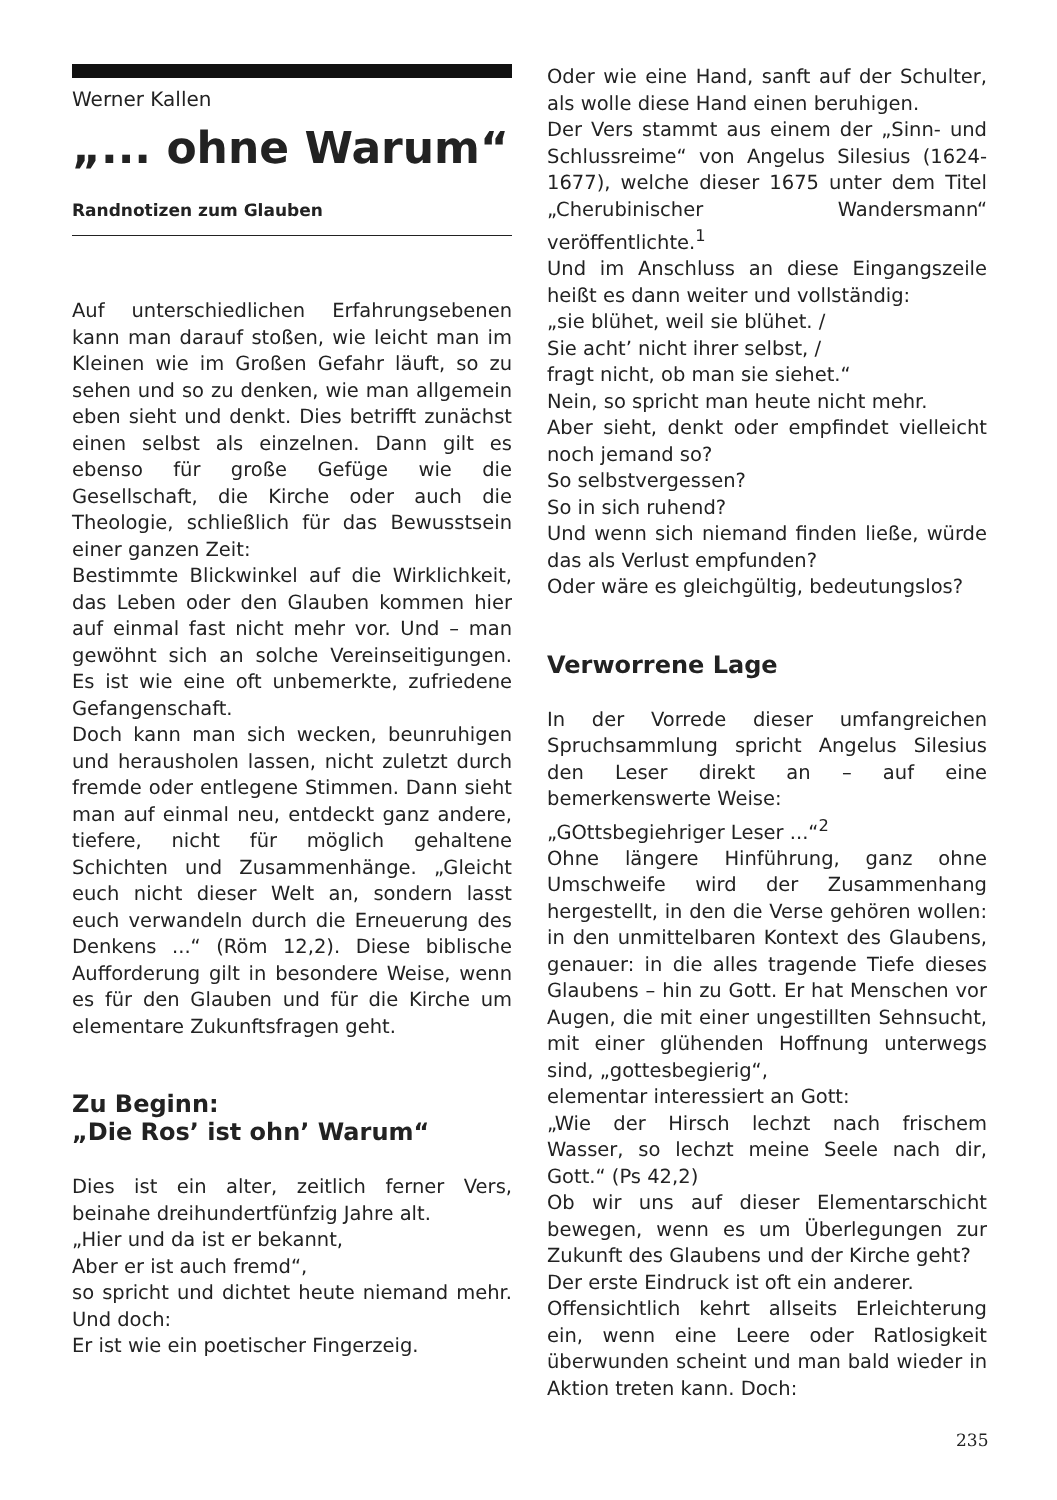Werner Kallen
„... ohne Warum“
Randnotizen zum Glauben
Auf unterschiedlichen Erfahrungsebenen kann man darauf stoßen, wie leicht man im Kleinen wie im Großen Gefahr läuft, so zu sehen und so zu denken, wie man allgemein eben sieht und denkt. Dies betrifft zunächst einen selbst als einzelnen. Dann gilt es ebenso für große Gefüge wie die Gesellschaft, die Kirche oder auch die Theologie, schließlich für das Bewusstsein einer ganzen Zeit:
Bestimmte Blickwinkel auf die Wirklichkeit, das Leben oder den Glauben kommen hier auf einmal fast nicht mehr vor. Und – man gewöhnt sich an solche Vereinseitigungen. Es ist wie eine oft unbemerkte, zufriedene Gefangenschaft.
Doch kann man sich wecken, beunruhigen und herausholen lassen, nicht zuletzt durch fremde oder entlegene Stimmen. Dann sieht man auf einmal neu, entdeckt ganz andere, tiefere, nicht für möglich gehaltene Schichten und Zusammenhänge. „Gleicht euch nicht dieser Welt an, sondern lasst euch verwandeln durch die Erneuerung des Denkens ...“ (Röm 12,2). Diese biblische Aufforderung gilt in besondere Weise, wenn es für den Glauben und für die Kirche um elementare Zukunftsfragen geht.
Zu Beginn:
„Die Ros’ ist ohn’ Warum“
Dies ist ein alter, zeitlich ferner Vers, beinahe dreihundertfünfzig Jahre alt.
„Hier und da ist er bekannt,
Aber er ist auch fremd“,
so spricht und dichtet heute niemand mehr. Und doch:
Er ist wie ein poetischer Fingerzeig.
Oder wie eine Hand, sanft auf der Schulter, als wolle diese Hand einen beruhigen.
Der Vers stammt aus einem der „Sinn- und Schlussreime“ von Angelus Silesius (1624-1677), welche dieser 1675 unter dem Titel „Cherubinischer Wandersmann“ veröffentlichte.<sup>1</sup>
Und im Anschluss an diese Eingangszeile heißt es dann weiter und vollständig:
„sie blühet, weil sie blühet. /
Sie acht’ nicht ihrer selbst, /
fragt nicht, ob man sie siehet.“
Nein, so spricht man heute nicht mehr.
Aber sieht, denkt oder empfindet vielleicht noch jemand so?
So selbstvergessen?
So in sich ruhend?
Und wenn sich niemand finden ließe, würde das als Verlust empfunden?
Oder wäre es gleichgültig, bedeutungslos?
Verworrene Lage
In der Vorrede dieser umfangreichen Spruchsammlung spricht Angelus Silesius den Leser direkt an – auf eine bemerkenswerte Weise:
„GOttsbegiehriger Leser ...“<sup>2</sup>
Ohne längere Hinführung, ganz ohne Umschweife wird der Zusammenhang hergestellt, in den die Verse gehören wollen: in den unmittelbaren Kontext des Glaubens, genauer: in die alles tragende Tiefe dieses Glaubens – hin zu Gott. Er hat Menschen vor Augen, die mit einer ungestillten Sehnsucht, mit einer glühenden Hoffnung unterwegs sind, „gottesbegierig“,
elementar interessiert an Gott:
„Wie der Hirsch lechzt nach frischem Wasser, so lechzt meine Seele nach dir, Gott.“ (Ps 42,2)
Ob wir uns auf dieser Elementarschicht bewegen, wenn es um Überlegungen zur Zukunft des Glaubens und der Kirche geht?
Der erste Eindruck ist oft ein anderer.
Offensichtlich kehrt allseits Erleichterung ein, wenn eine Leere oder Ratlosigkeit überwunden scheint und man bald wieder in Aktion treten kann. Doch:
235